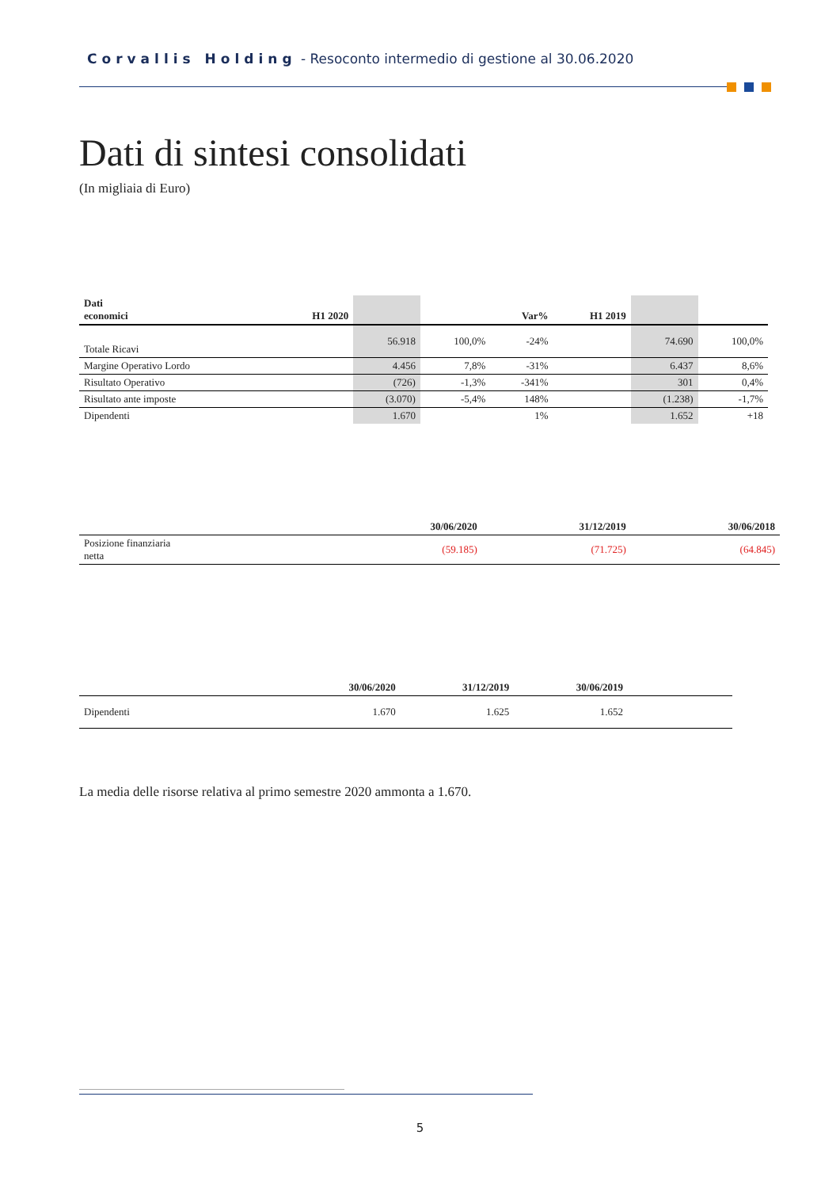Corvallis Holding - Resoconto intermedio di gestione al 30.06.2020
Dati di sintesi consolidati
(In migliaia di Euro)
| Dati economici | H1 2020 | | | Var% | H1 2019 | | |
| --- | --- | --- | --- | --- | --- | --- | --- |
| Totale Ricavi | | 56.918 | 100,0% | -24% | | 74.690 | 100,0% |
| Margine Operativo Lordo | | 4.456 | 7,8% | -31% | | 6.437 | 8,6% |
| Risultato Operativo | | (726) | -1,3% | -341% | | 301 | 0,4% |
| Risultato ante imposte | | (3.070) | -5,4% | 148% | | (1.238) | -1,7% |
| Dipendenti | | 1.670 | | 1% | | 1.652 | +18 |
| | 30/06/2020 | 31/12/2019 | 30/06/2018 |
| --- | --- | --- | --- |
| Posizione finanziaria netta | (59.185) | (71.725) | (64.845) |
| | 30/06/2020 | 31/12/2019 | 30/06/2019 | |
| --- | --- | --- | --- | --- |
| Dipendenti | 1.670 | 1.625 | 1.652 | |
La media delle risorse relativa al primo semestre 2020 ammonta a 1.670.
5